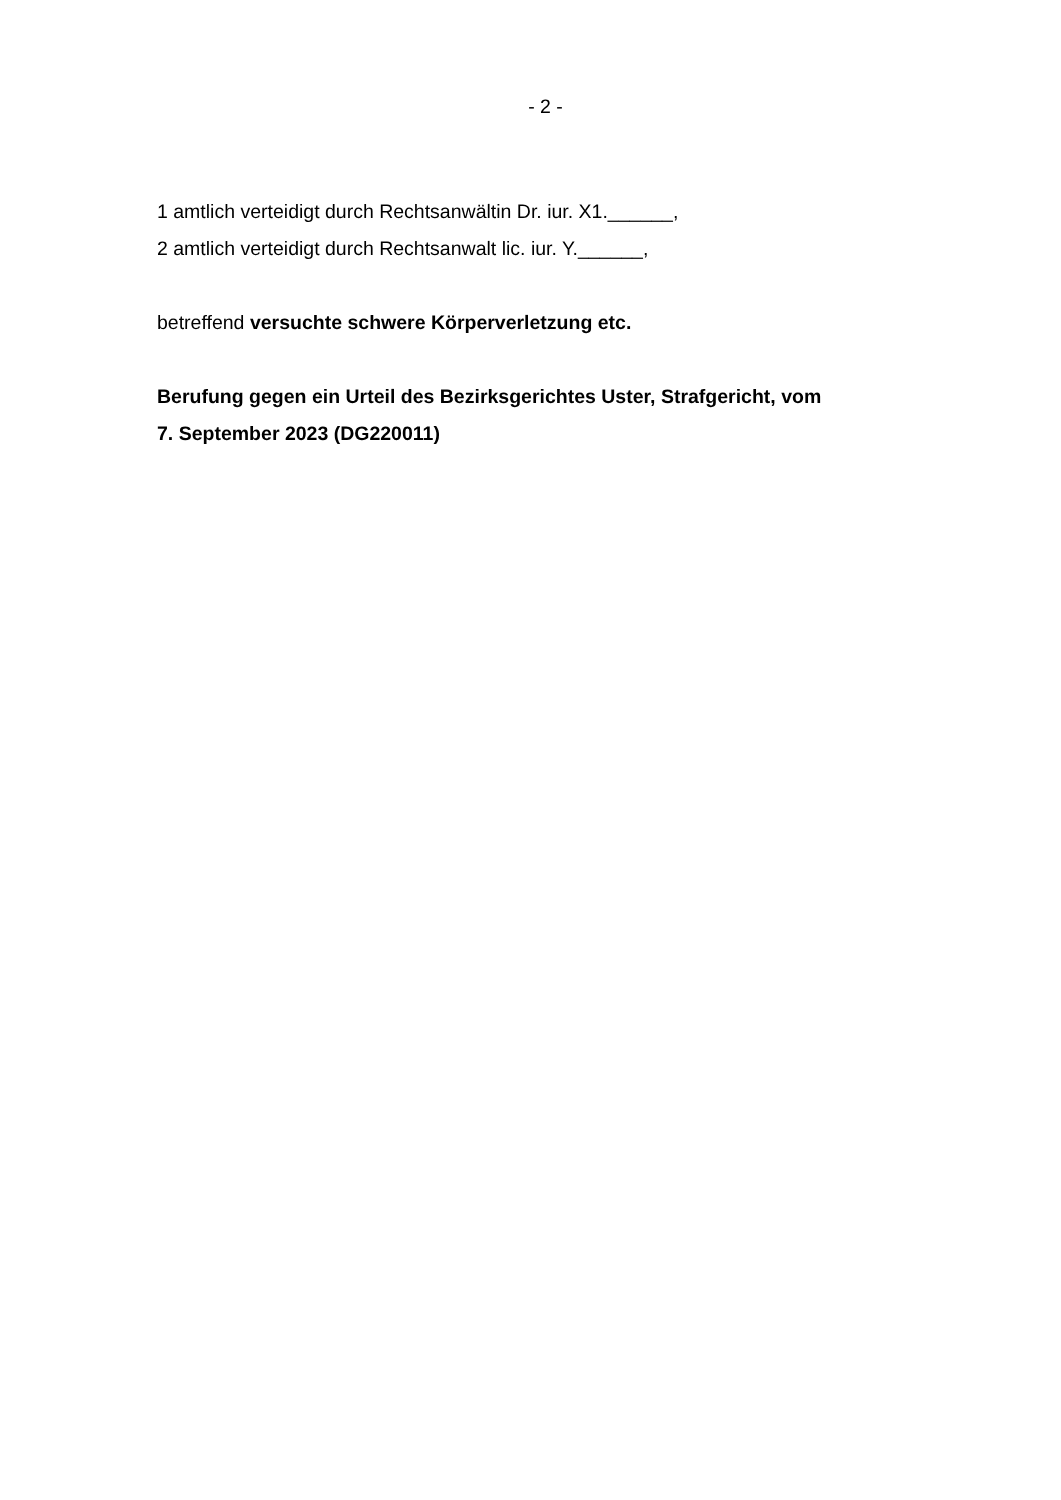- 2 -
1 amtlich verteidigt durch Rechtsanwältin Dr. iur. X1.______,
2 amtlich verteidigt durch Rechtsanwalt lic. iur. Y.______,
betreffend versuchte schwere Körperverletzung etc.
Berufung gegen ein Urteil des Bezirksgerichtes Uster, Strafgericht, vom
7. September 2023 (DG220011)